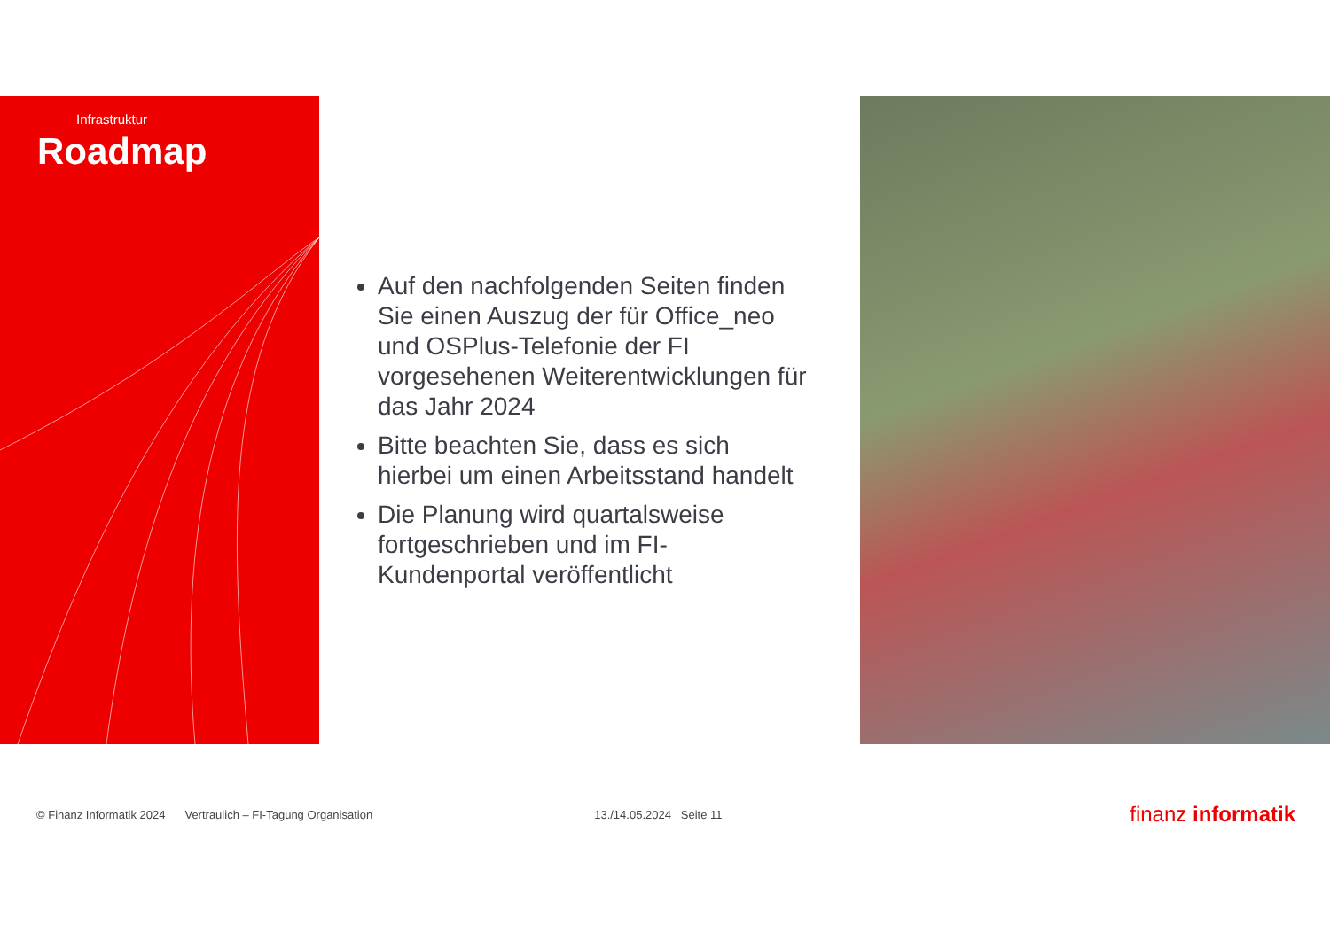Infrastruktur
Roadmap
Auf den nachfolgenden Seiten finden Sie einen Auszug der für Office_neo und OSPlus-Telefonie der FI vorgesehenen Weiterentwicklungen für das Jahr 2024
Bitte beachten Sie, dass es sich hierbei um einen Arbeitsstand handelt
Die Planung wird quartalsweise fortgeschrieben und im FI-Kundenportal veröffentlicht
© Finanz Informatik 2024 Vertraulich – FI-Tagung Organisation 13./14.05.2024 Seite 11 finanz informatik